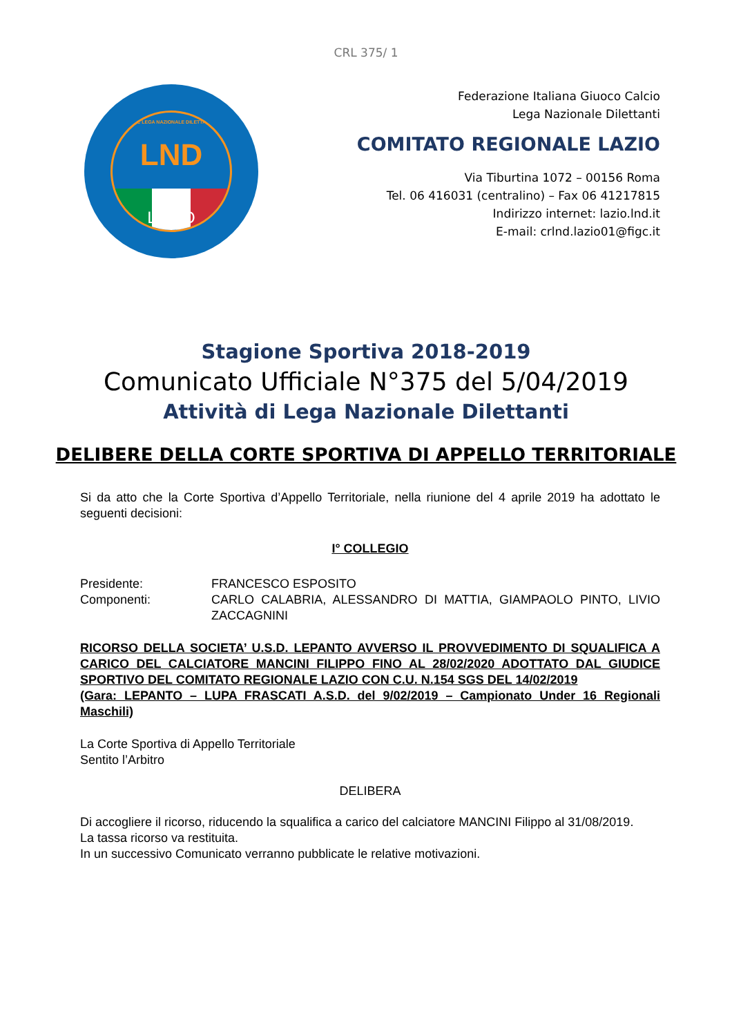CRL 375/ 1
FIGC LEGA NAZIONALE DILETTANTI
LND
LAZIO
Federazione Italiana Giuoco Calcio
Lega Nazionale Dilettanti
COMITATO REGIONALE LAZIO
Via Tiburtina 1072 – 00156 Roma
Tel. 06 416031 (centralino) – Fax 06 41217815
Indirizzo internet: lazio.lnd.it
E-mail: crlnd.lazio01@figc.it
Stagione Sportiva 2018-2019
Comunicato Ufficiale N°375 del 5/04/2019
Attività di Lega Nazionale Dilettanti
DELIBERE DELLA CORTE SPORTIVA DI APPELLO TERRITORIALE
Si da atto che la Corte Sportiva d’Appello Territoriale, nella riunione del 4 aprile 2019 ha adottato le seguenti decisioni:
I° COLLEGIO
| Presidente: | FRANCESCO ESPOSITO |
| Componenti: | CARLO CALABRIA, ALESSANDRO DI MATTIA, GIAMPAOLO PINTO, LIVIO ZACCAGNINI |
RICORSO DELLA SOCIETA’ U.S.D. LEPANTO AVVERSO IL PROVVEDIMENTO DI SQUALIFICA A CARICO DEL CALCIATORE MANCINI FILIPPO FINO AL 28/02/2020 ADOTTATO DAL GIUDICE SPORTIVO DEL COMITATO REGIONALE LAZIO CON C.U. N.154 SGS DEL 14/02/2019
(Gara: LEPANTO – LUPA FRASCATI A.S.D. del 9/02/2019 – Campionato Under 16 Regionali Maschili)
La Corte Sportiva di Appello Territoriale
Sentito l’Arbitro
DELIBERA
Di accogliere il ricorso, riducendo la squalifica a carico del calciatore MANCINI Filippo al 31/08/2019.
La tassa ricorso va restituita.
In un successivo Comunicato verranno pubblicate le relative motivazioni.